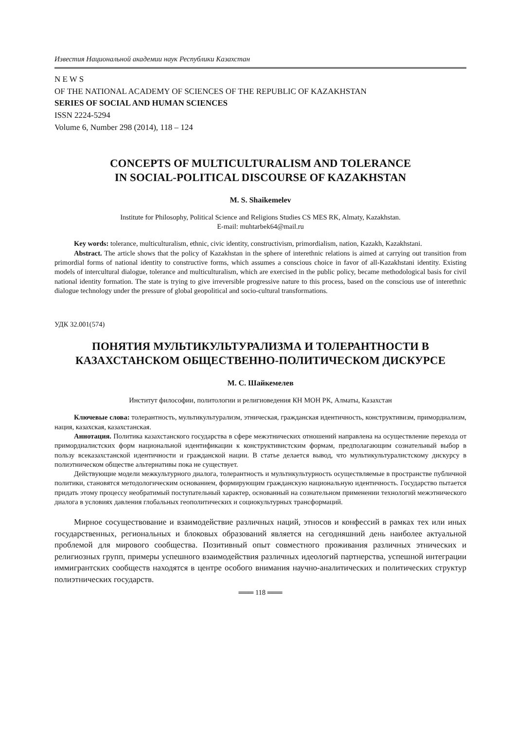Известия Национальной академии наук Республики Казахстан
N E W S
OF THE NATIONAL ACADEMY OF SCIENCES OF THE REPUBLIC OF KAZAKHSTAN
SERIES OF SOCIAL AND HUMAN SCIENCES
ISSN 2224-5294
Volume 6, Number 298 (2014), 118 – 124
CONCEPTS OF MULTICULTURALISM AND TOLERANCE
IN SOCIAL-POLITICAL DISCOURSE OF KAZAKHSTAN
M. S. Shaikemelev
Institute for Philosophy, Political Science and Religions Studies CS MES RK, Almaty, Kazakhstan.
E-mail: muhtarbek64@mail.ru
Key words: tolerance, multiculturalism, ethnic, civic identity, constructivism, primordialism, nation, Kazakh, Kazakhstani.
Abstract. The article shows that the policy of Kazakhstan in the sphere of interethnic relations is aimed at carrying out transition from primordial forms of national identity to constructive forms, which assumes a conscious choice in favor of all-Kazakhstani identity. Existing models of intercultural dialogue, tolerance and multiculturalism, which are exercised in the public policy, became methodological basis for civil national identity formation. The state is trying to give irreversible progressive nature to this process, based on the conscious use of interethnic dialogue technology under the pressure of global geopolitical and socio-cultural transformations.
УДК 32.001(574)
ПОНЯТИЯ МУЛЬТИКУЛЬТУРАЛИЗМА И ТОЛЕРАНТНОСТИ В КАЗАХСТАНСКОМ ОБЩЕСТВЕННО-ПОЛИТИЧЕСКОМ ДИСКУРСЕ
М. С. Шайкемелев
Институт философии, политологии и религиоведения КН МОН РК, Алматы, Казахстан
Ключевые слова: толерантность, мультикультурализм, этническая, гражданская идентичность, конструктивизм, примордиализм, нация, казахская, казахстанская.
Аннотация. Политика казахстанского государства в сфере межэтнических отношений направлена на осуществление перехода от примордиалистских форм национальной идентификации к конструктивистским формам, предполагающим сознательный выбор в пользу всеказахстанской идентичности и гражданской нации. В статье делается вывод, что мультикультуралистскому дискурсу в полиэтническом обществе альтернативы пока не существует.
Действующие модели межкультурного диалога, толерантность и мультикультурность осуществляемые в пространстве публичной политики, становятся методологическим основанием, формирующим гражданскую национальную идентичность. Государство пытается придать этому процессу необратимый поступательный характер, основанный на сознательном применении технологий межэтнического диалога в условиях давления глобальных геополитических и социокультурных трансформаций.
Мирное сосуществование и взаимодействие различных наций, этносов и конфессий в рамках тех или иных государственных, региональных и блоковых образований является на сегодняшний день наиболее актуальной проблемой для мирового сообщества. Позитивный опыт совместного проживания различных этнических и религиозных групп, примеры успешного взаимодействия различных идеологий партнерства, успешной интеграции иммигрантских сообществ находятся в центре особого внимания научно-аналитических и политических структур полиэтнических государств.
═══ 118 ═══